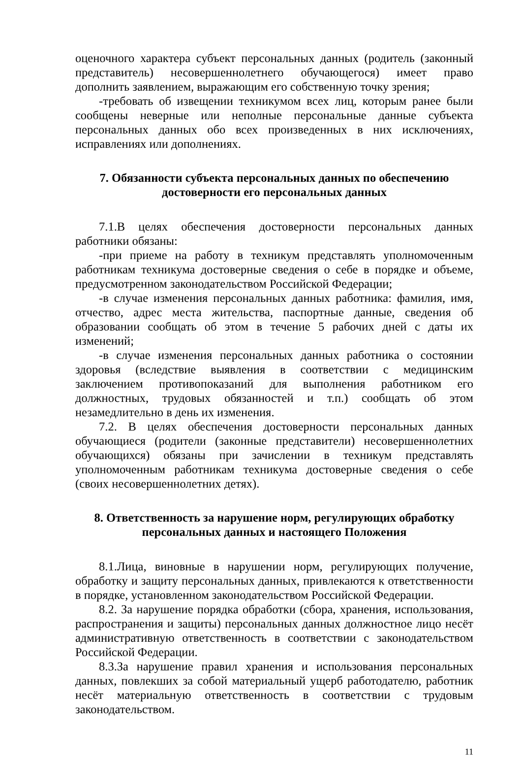оценочного характера субъект персональных данных (родитель (законный представитель) несовершеннолетнего обучающегося) имеет право дополнить заявлением, выражающим его собственную точку зрения;
-требовать об извещении техникумом всех лиц, которым ранее были сообщены неверные или неполные персональные данные субъекта персональных данных обо всех произведенных в них исключениях, исправлениях или дополнениях.
7. Обязанности субъекта персональных данных по обеспечению
достоверности его персональных данных
7.1.В целях обеспечения достоверности персональных данных работники обязаны:
-при приеме на работу в техникум представлять уполномоченным работникам техникума достоверные сведения о себе в порядке и объеме, предусмотренном законодательством Российской Федерации;
-в случае изменения персональных данных работника: фамилия, имя, отчество, адрес места жительства, паспортные данные, сведения об образовании сообщать об этом в течение 5 рабочих дней с даты их изменений;
-в случае изменения персональных данных работника о состоянии здоровья (вследствие выявления в соответствии с медицинским заключением противопоказаний для выполнения работником его должностных, трудовых обязанностей и т.п.) сообщать об этом незамедлительно в день их изменения.
7.2. В целях обеспечения достоверности персональных данных обучающиеся (родители (законные представители) несовершеннолетних обучающихся) обязаны при зачислении в техникум представлять уполномоченным работникам техникума достоверные сведения о себе (своих несовершеннолетних детях).
8. Ответственность за нарушение норм, регулирующих обработку
персональных данных и настоящего Положения
8.1.Лица, виновные в нарушении норм, регулирующих получение, обработку и защиту персональных данных, привлекаются к ответственности в порядке, установленном законодательством Российской Федерации.
8.2. За нарушение порядка обработки (сбора, хранения, использования, распространения и защиты) персональных данных должностное лицо несёт административную ответственность в соответствии с законодательством Российской Федерации.
8.3.За нарушение правил хранения и использования персональных данных, повлекших за собой материальный ущерб работодателю, работник несёт материальную ответственность в соответствии с трудовым законодательством.
11